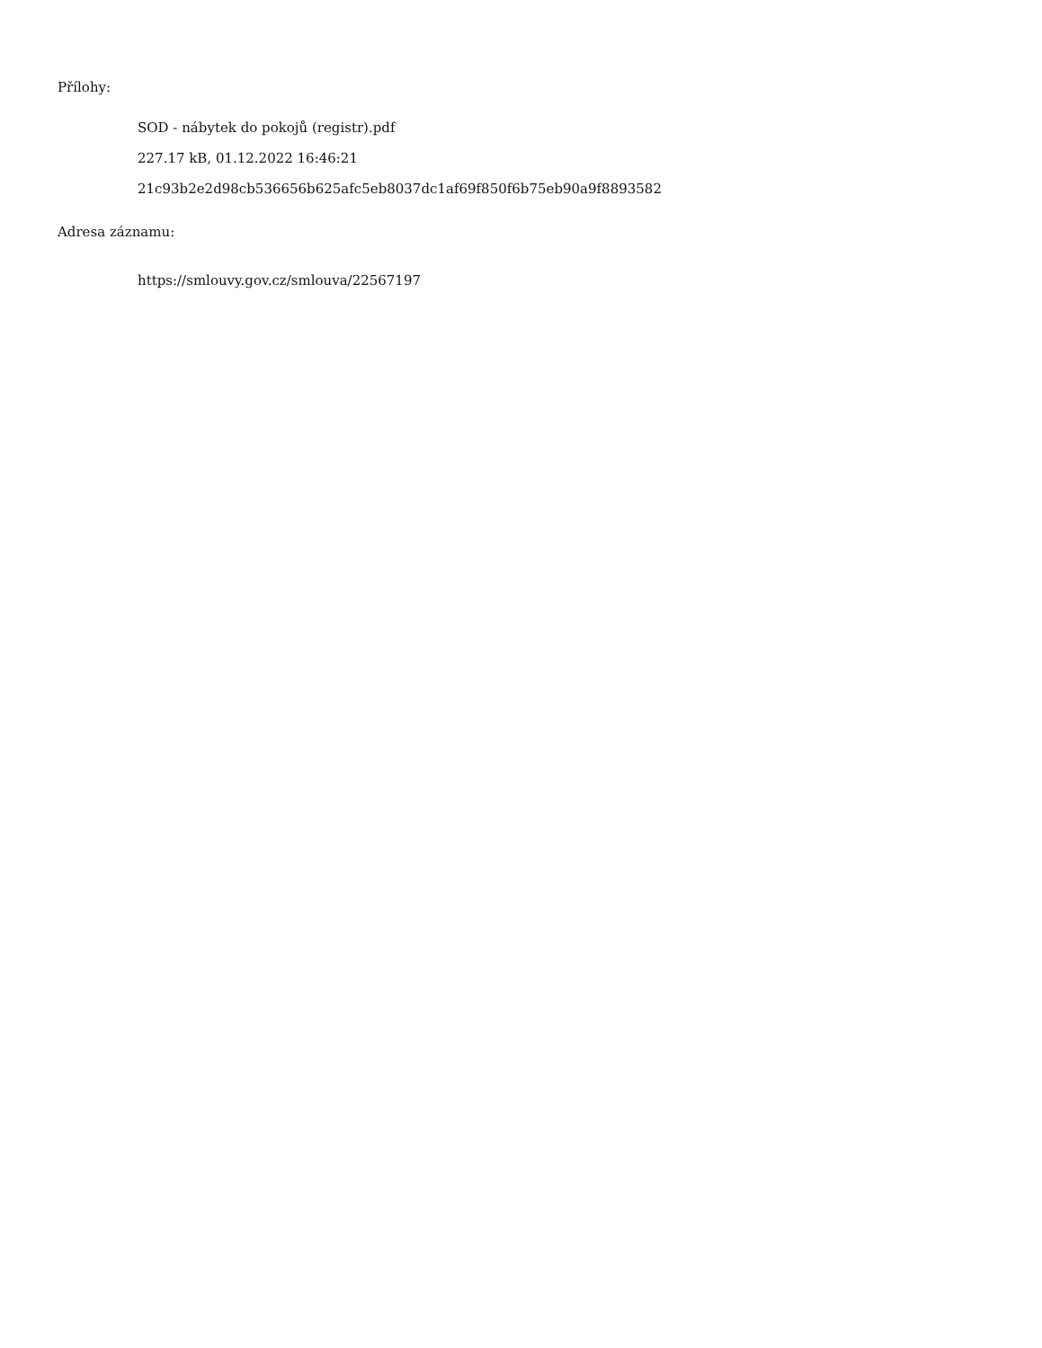Přílohy:
SOD - nábytek do pokojů (registr).pdf
227.17 kB, 01.12.2022 16:46:21
21c93b2e2d98cb536656b625afc5eb8037dc1af69f850f6b75eb90a9f8893582
Adresa záznamu:
https://smlouvy.gov.cz/smlouva/22567197